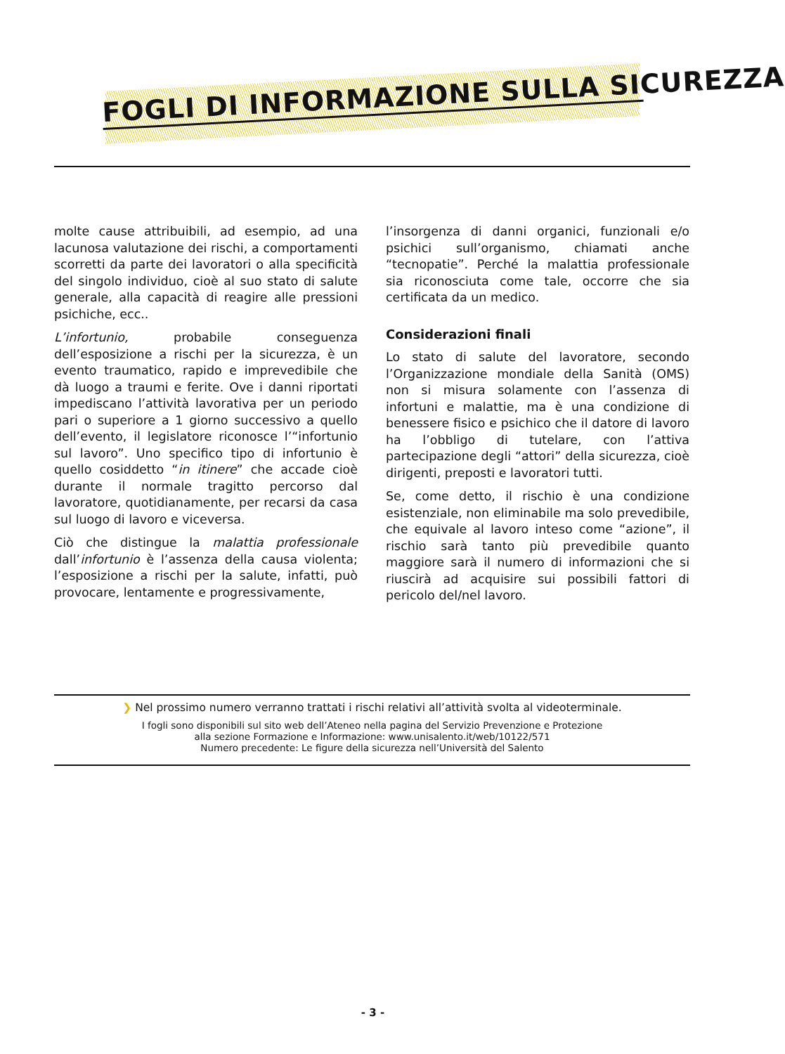FOGLI DI INFORMAZIONE SULLA SICUREZZA
molte cause attribuibili, ad esempio, ad una lacunosa valutazione dei rischi, a comportamenti scorretti da parte dei lavoratori o alla specificità del singolo individuo, cioè al suo stato di salute generale, alla capacità di reagire alle pressioni psichiche, ecc..
L’infortunio, probabile conseguenza dell’esposizione a rischi per la sicurezza, è un evento traumatico, rapido e imprevedibile che dà luogo a traumi e ferite. Ove i danni riportati impediscano l’attività lavorativa per un periodo pari o superiore a 1 giorno successivo a quello dell’evento, il legislatore riconosce l’“infortunio sul lavoro”. Uno specifico tipo di infortunio è quello cosiddetto “in itinere” che accade cioè durante il normale tragitto percorso dal lavoratore, quotidianamente, per recarsi da casa sul luogo di lavoro e viceversa.
Ciò che distingue la malattia professionale dall’infortunio è l’assenza della causa violenta; l’esposizione a rischi per la salute, infatti, può provocare, lentamente e progressivamente,
l’insorgenza di danni organici, funzionali e/o psichici sull’organismo, chiamati anche “tecnopatie”. Perché la malattia professionale sia riconosciuta come tale, occorre che sia certificata da un medico.
Considerazioni finali
Lo stato di salute del lavoratore, secondo l’Organizzazione mondiale della Sanità (OMS) non si misura solamente con l’assenza di infortuni e malattie, ma è una condizione di benessere fisico e psichico che il datore di lavoro ha l’obbligo di tutelare, con l’attiva partecipazione degli “attori” della sicurezza, cioè dirigenti, preposti e lavoratori tutti.
Se, come detto, il rischio è una condizione esistenziale, non eliminabile ma solo prevedibile, che equivale al lavoro inteso come “azione”, il rischio sarà tanto più prevedibile quanto maggiore sarà il numero di informazioni che si riuscirà ad acquisire sui possibili fattori di pericolo del/nel lavoro.
❯ Nel prossimo numero verranno trattati i rischi relativi all’attività svolta al videoterminale.
I fogli sono disponibili sul sito web dell’Ateneo nella pagina del Servizio Prevenzione e Protezione
alla sezione Formazione e Informazione: www.unisalento.it/web/10122/571
Numero precedente: Le figure della sicurezza nell’Università del Salento
- 3 -